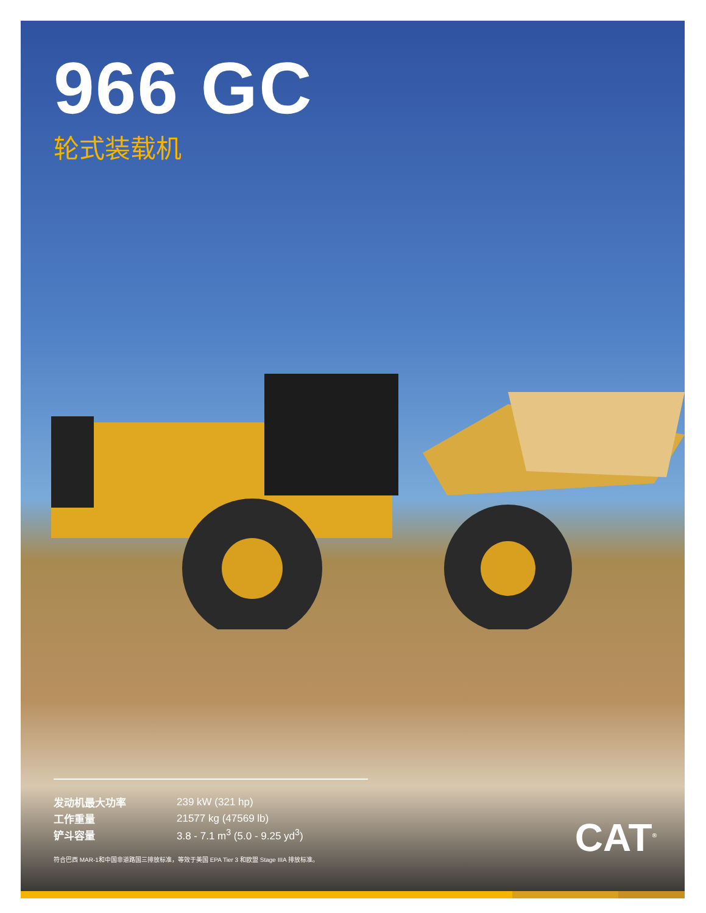966 GC
轮式装载机
| 发动机最大功率 | 239 kW (321 hp) |
| 工作重量 | 21577 kg (47569 lb) |
| 铲斗容量 | 3.8 - 7.1 m<sup>3</sup> (5.0 - 9.25 yd<sup>3</sup>) |
符合巴西 MAR-1和中国非道路国三排放标准，等效于美国 EPA Tier 3 和欧盟 Stage IIIA 排放标准。
CAT<sup>®</sup>